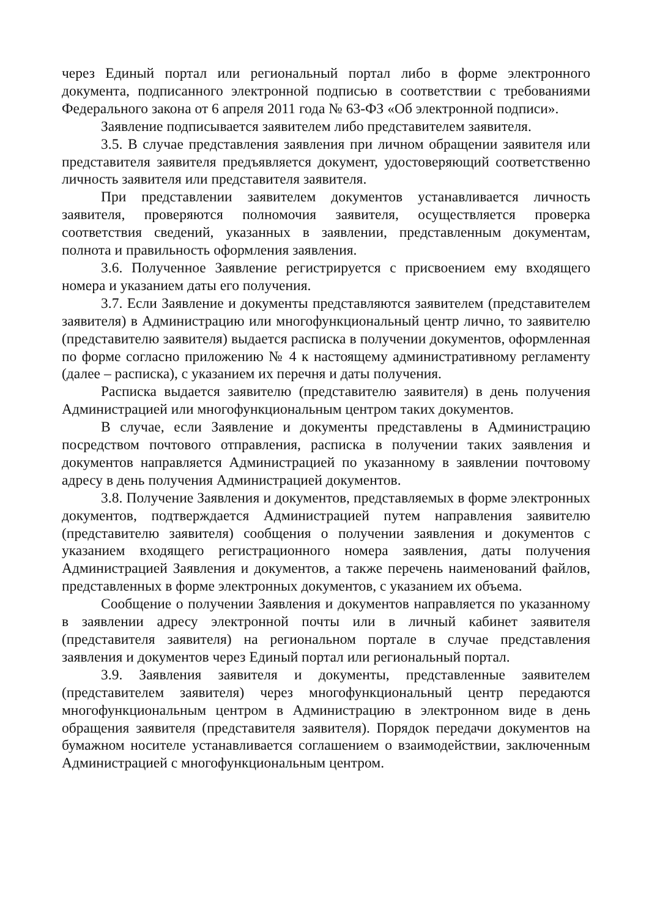через Единый портал или региональный портал либо в форме электронного документа, подписанного электронной подписью в соответствии с требованиями Федерального закона от 6 апреля 2011 года № 63-ФЗ «Об электронной подписи».
Заявление подписывается заявителем либо представителем заявителя.
3.5. В случае представления заявления при личном обращении заявителя или представителя заявителя предъявляется документ, удостоверяющий соответственно личность заявителя или представителя заявителя.
При представлении заявителем документов устанавливается личность заявителя, проверяются полномочия заявителя, осуществляется проверка соответствия сведений, указанных в заявлении, представленным документам, полнота и правильность оформления заявления.
3.6. Полученное Заявление регистрируется с присвоением ему входящего номера и указанием даты его получения.
3.7. Если Заявление и документы представляются заявителем (представителем заявителя) в Администрацию или многофункциональный центр лично, то заявителю (представителю заявителя) выдается расписка в получении документов, оформленная по форме согласно приложению № 4 к настоящему административному регламенту (далее – расписка), с указанием их перечня и даты получения.
Расписка выдается заявителю (представителю заявителя) в день получения Администрацией или многофункциональным центром таких документов.
В случае, если Заявление и документы представлены в Администрацию посредством почтового отправления, расписка в получении таких заявления и документов направляется Администрацией по указанному в заявлении почтовому адресу в день получения Администрацией документов.
3.8. Получение Заявления и документов, представляемых в форме электронных документов, подтверждается Администрацией путем направления заявителю (представителю заявителя) сообщения о получении заявления и документов с указанием входящего регистрационного номера заявления, даты получения Администрацией Заявления и документов, а также перечень наименований файлов, представленных в форме электронных документов, с указанием их объема.
Сообщение о получении Заявления и документов направляется по указанному в заявлении адресу электронной почты или в личный кабинет заявителя (представителя заявителя) на региональном портале в случае представления заявления и документов через Единый портал или региональный портал.
3.9. Заявления заявителя и документы, представленные заявителем (представителем заявителя) через многофункциональный центр передаются многофункциональным центром в Администрацию в электронном виде в день обращения заявителя (представителя заявителя). Порядок передачи документов на бумажном носителе устанавливается соглашением о взаимодействии, заключенным Администрацией с многофункциональным центром.